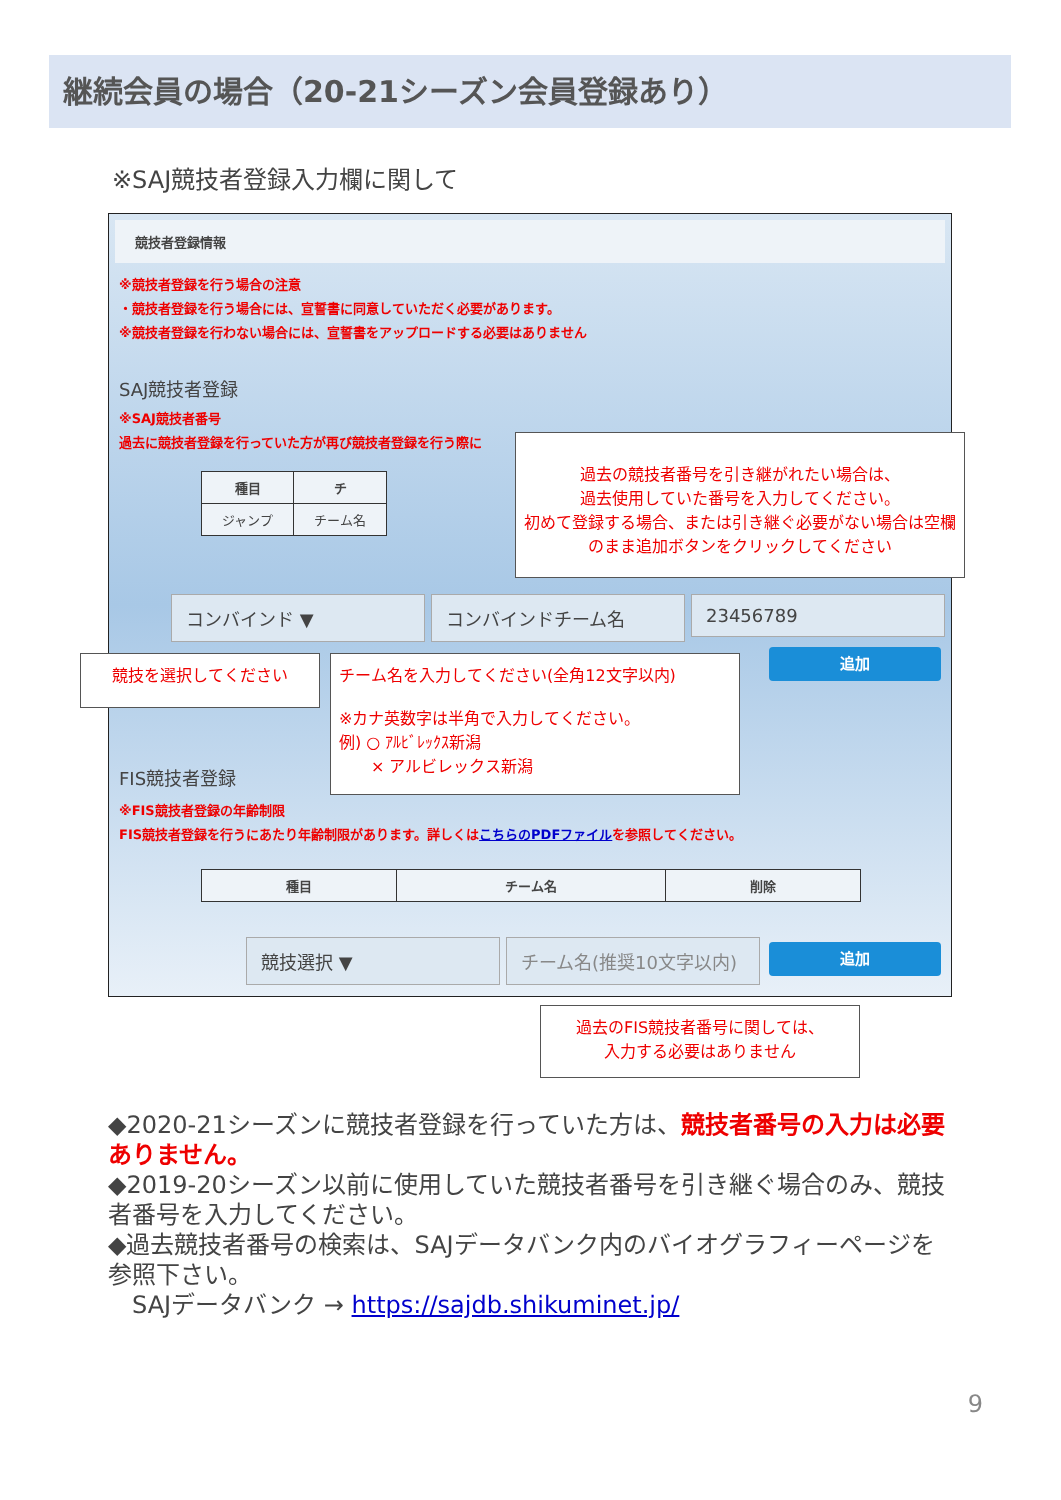継続会員の場合（20-21シーズン会員登録あり）
※SAJ競技者登録入力欄に関して
競技者登録情報
※競技者登録を行う場合の注意
・競技者登録を行う場合には、宣誓書に同意していただく必要があります。
※競技者登録を行わない場合には、宣誓書をアップロードする必要はありません
SAJ競技者登録
※SAJ競技者番号
過去に競技者登録を行っていた方が再び競技者登録を行う際に
| 種目 | チ |
| --- | --- |
| ジャンプ | チーム名 |
コンバインド ▼ コンバインドチーム名 23456789
追加
FIS競技者登録
※FIS競技者登録の年齢制限
FIS競技者登録を行うにあたり年齢制限があります。詳しくはこちらのPDFファイルを参照してください。
| 種目 | チーム名 | 削除 |
| --- | --- | --- |
競技選択 ▼ チーム名(推奨10文字以内) 追加
過去の競技者番号を引き継がれたい場合は、
過去使用していた番号を入力してください。
初めて登録する場合、または引き継ぐ必要がない場合は空欄のまま追加ボタンをクリックしてください
競技を選択してください
チーム名を入力してください(全角12文字以内)
※カナ英数字は半角で入力してください。
例) ○ ｱﾙﾋﾞﾚｯｸｽ新潟
　　× アルビレックス新潟
過去のFIS競技者番号に関しては、
入力する必要はありません
◆2020-21シーズンに競技者登録を行っていた方は、競技者番号の入力は必要ありません。
◆2019-20シーズン以前に使用していた競技者番号を引き継ぐ場合のみ、競技者番号を入力してください。
◆過去競技者番号の検索は、SAJデータバンク内のバイオグラフィーページを参照下さい。
　SAJデータバンク → https://sajdb.shikuminet.jp/
9